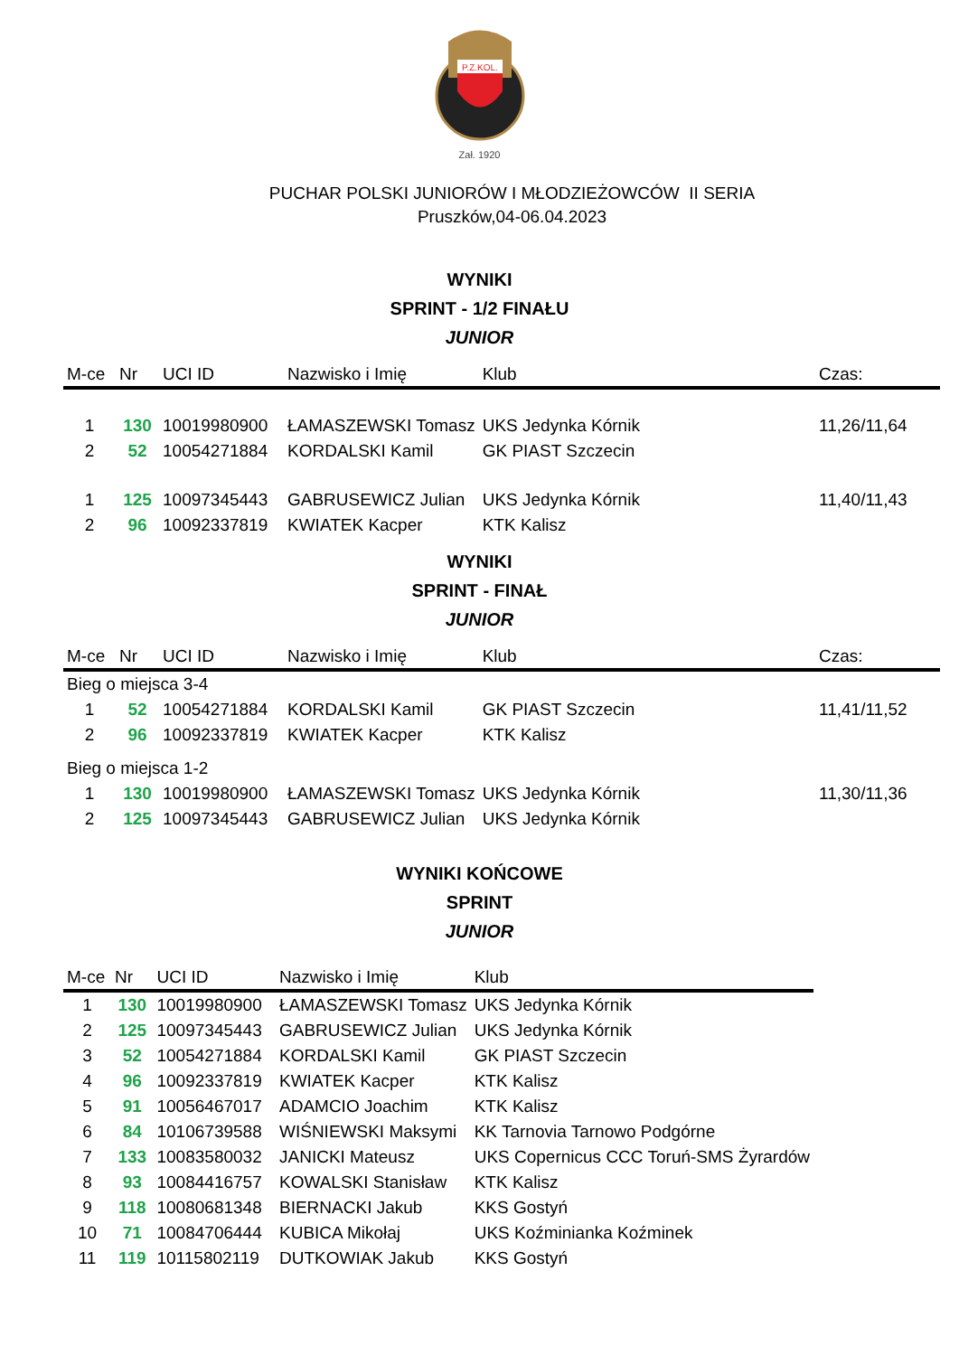P.Z.KOL.
Zał. 1920
PUCHAR POLSKI JUNIORÓW I MŁODZIEŻOWCÓW II SERIA
Pruszków,04-06.04.2023
WYNIKI
SPRINT - 1/2 FINAŁU
JUNIOR
| M-ce | Nr | UCI ID | Nazwisko i Imię | Klub | Czas: |
| --- | --- | --- | --- | --- | --- |
| 1 | 130 | 10019980900 | ŁAMASZEWSKI Tomasz | UKS Jedynka Kórnik | 11,26/11,64 |
| 2 | 52 | 10054271884 | KORDALSKI Kamil | GK PIAST Szczecin | |
| 1 | 125 | 10097345443 | GABRUSEWICZ Julian | UKS Jedynka Kórnik | 11,40/11,43 |
| 2 | 96 | 10092337819 | KWIATEK Kacper | KTK Kalisz | |
WYNIKI
SPRINT - FINAŁ
JUNIOR
| M-ce | Nr | UCI ID | Nazwisko i Imię | Klub | Czas: |
| --- | --- | --- | --- | --- | --- |
| Bieg o miejsca 3-4 | | | | | |
| 1 | 52 | 10054271884 | KORDALSKI Kamil | GK PIAST Szczecin | 11,41/11,52 |
| 2 | 96 | 10092337819 | KWIATEK Kacper | KTK Kalisz | |
| Bieg o miejsca 1-2 | | | | | |
| 1 | 130 | 10019980900 | ŁAMASZEWSKI Tomasz | UKS Jedynka Kórnik | 11,30/11,36 |
| 2 | 125 | 10097345443 | GABRUSEWICZ Julian | UKS Jedynka Kórnik | |
WYNIKI KOŃCOWE
SPRINT
JUNIOR
| M-ce | Nr | UCI ID | Nazwisko i Imię | Klub |
| --- | --- | --- | --- | --- |
| 1 | 130 | 10019980900 | ŁAMASZEWSKI Tomasz | UKS Jedynka Kórnik |
| 2 | 125 | 10097345443 | GABRUSEWICZ Julian | UKS Jedynka Kórnik |
| 3 | 52 | 10054271884 | KORDALSKI Kamil | GK PIAST Szczecin |
| 4 | 96 | 10092337819 | KWIATEK Kacper | KTK Kalisz |
| 5 | 91 | 10056467017 | ADAMCIO Joachim | KTK Kalisz |
| 6 | 84 | 10106739588 | WIŚNIEWSKI Maksymi | KK Tarnovia Tarnowo Podgórne |
| 7 | 133 | 10083580032 | JANICKI Mateusz | UKS Copernicus CCC Toruń-SMS Żyrardów |
| 8 | 93 | 10084416757 | KOWALSKI Stanisław | KTK Kalisz |
| 9 | 118 | 10080681348 | BIERNACKI Jakub | KKS Gostyń |
| 10 | 71 | 10084706444 | KUBICA Mikołaj | UKS Koźminianka Koźminek |
| 11 | 119 | 10115802119 | DUTKOWIAK Jakub | KKS Gostyń |